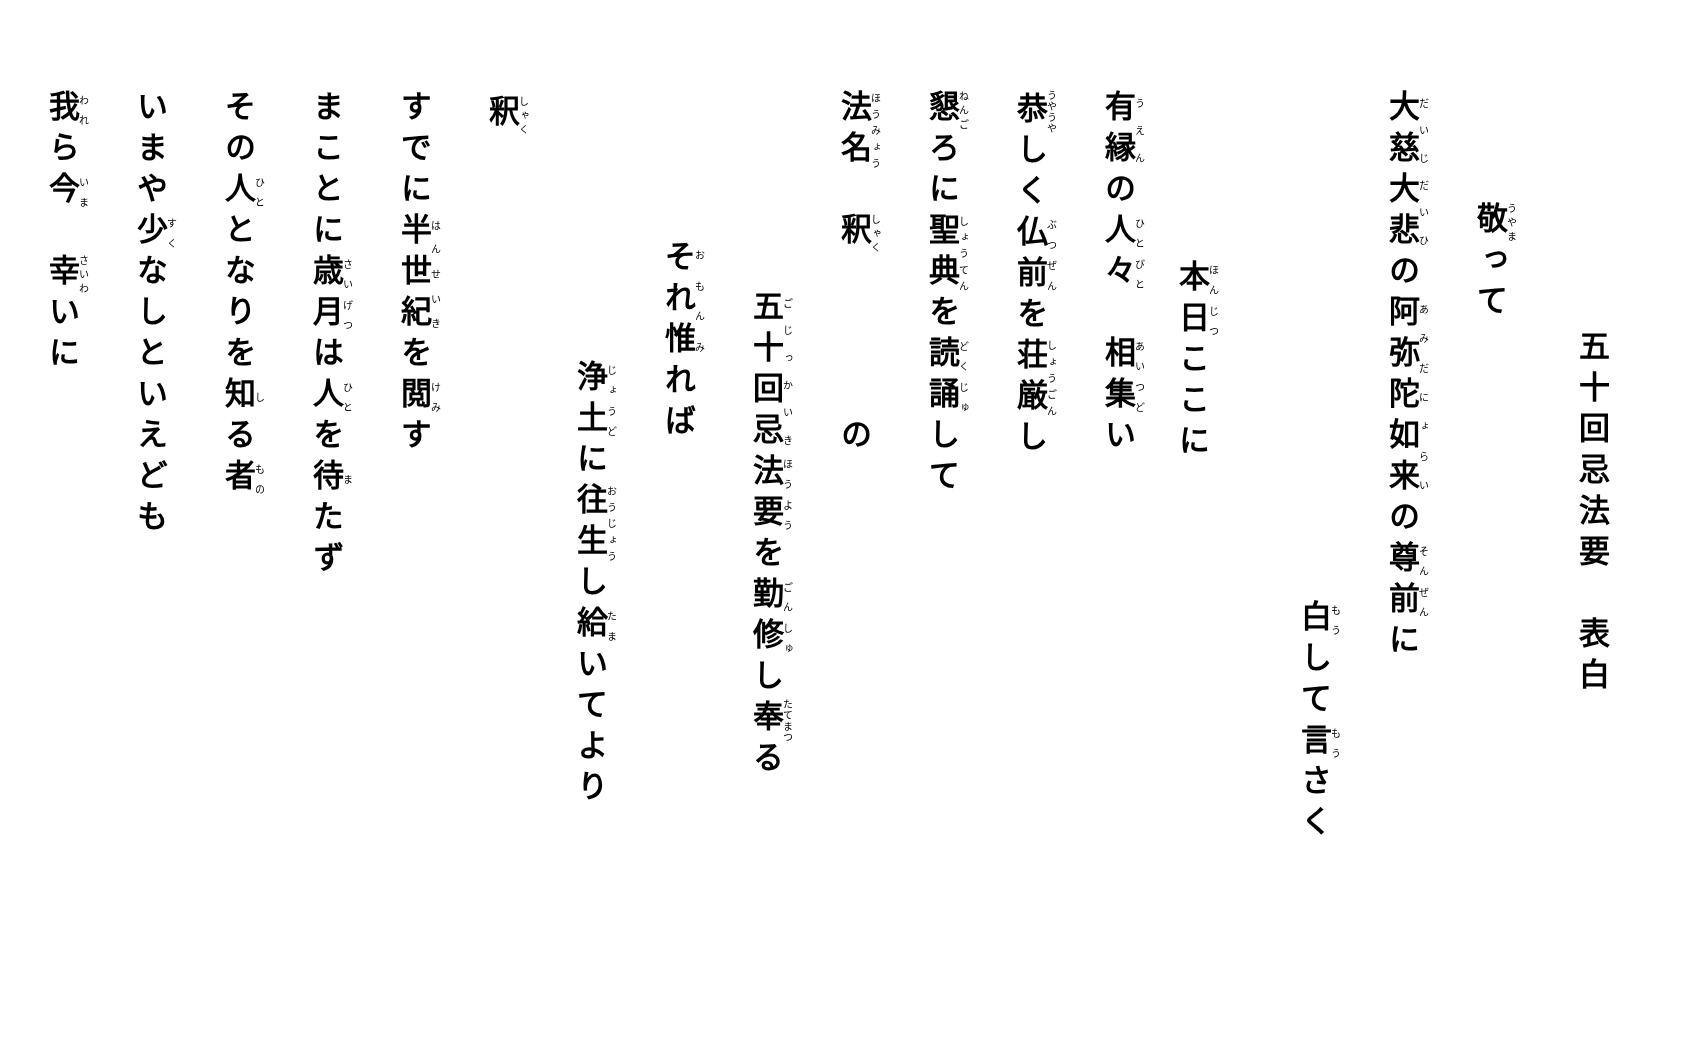五十回忌法要　表白
敬って
大慈大悲の阿弥陀如来の尊前に
白して言さく
本日ここに
有縁の人々　相集い
恭しく仏前を荘厳し
懇ろに聖典を読誦して
法名　釈　　　　の
五十回忌法要を勤修し奉る
それ惟れば
浄土に往生し給いてより
釈
すでに半世紀を閲す
まことに歳月は人を待たず
その人となりを知る者
いまや少なしといえども
我ら今　幸いに